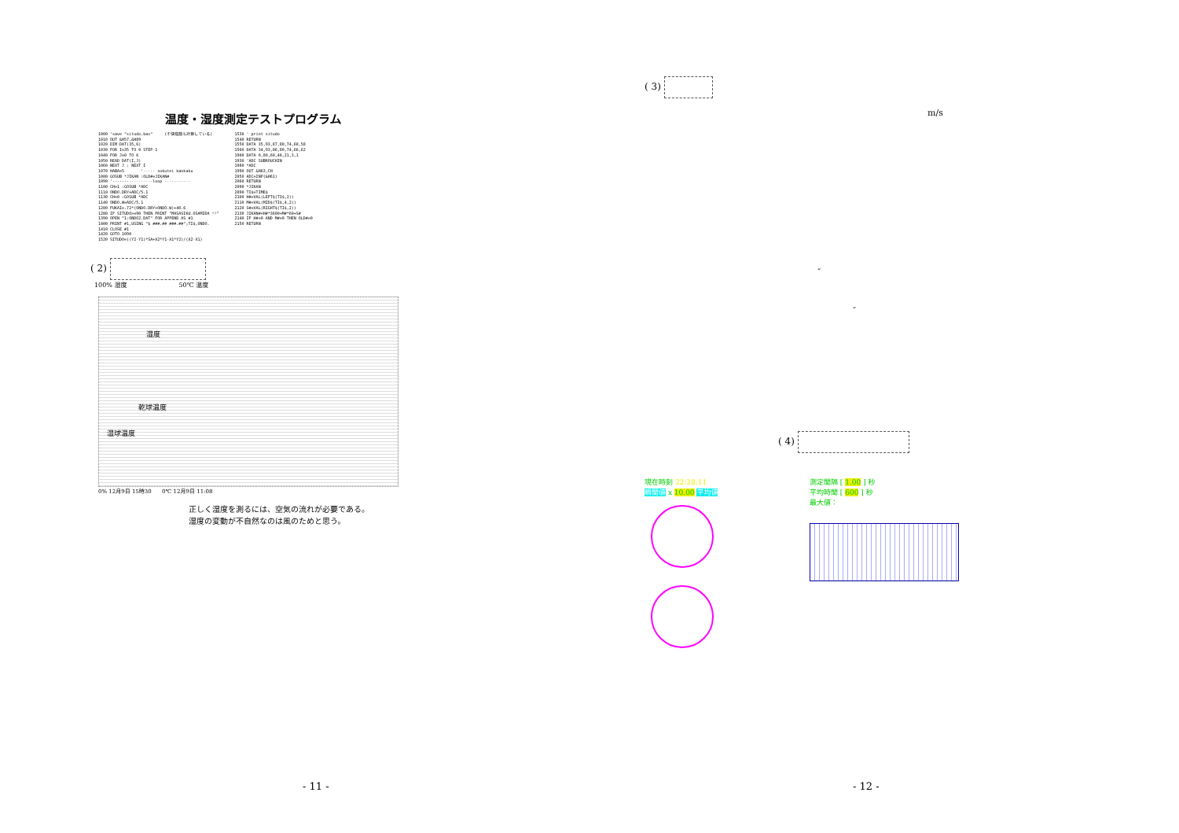温度・湿度測定テストプログラム
1000 'save "situdo.bas"     (不快指数も計算している)
1010 OUT &H57,&H89
1020 DIM DAT(35,6)
1030 FOR I=35 TO 0 STEP-1
1040 FOR J=0 TO 6
1050 READ DAT(I,J)
1060 NEXT J : NEXT I
1070 HABA=5       '----- sokutei kankaku
1080 GOSUB *JIKAN :OLD#=JIKAN#
1090 '-----------------loop -----------
1100 CH=1 :GOSUB *ADC
1110 ONDO.DRY=ADC/5.1
1130 CH=0 :GOSUB *ADC
1140 ONDO.W=ADC/5.1
1200 FUKAI=.72*(ONDO.DRY+ONDO.W)+40.6
1280 IF SITUDO>=90 THEN PRINT "MASASIKU.OSAMIDA !!"
1390 OPEN "1:ONDO2.DAT" FOR APPEND AS #1
1400 PRINT #1,USING "$ ###.## ###.##";TI$,ONDO.
1410 CLOSE #1
1420 GOTO 1090
1520 SITUDO=((Y2-Y1)*SA+X2*Y1-X1*Y2)/(X2-X1)
1530 ' print situdo
1540 RETURN
1550 DATA 35,93,87,80,74,68,58
1560 DATA 34,93,86,80,74,66,62
1900 DATA 0,80,60,40,21,3,1
1930 'ADC SUBROUCHIN
1980 *ADC
1990 OUT &H63,CH
2050 ADC=INP(&H61)
2060 RETURN
2090 *JIKAN
2090 TI$=TIME$
2100 H#=VAL(LEFT$(TI$,2))
2110 M#=VAL(MID$(TI$,4,2))
2120 S#=VAL(RIGHT$(TI$,2))
2130 JIKAN#=H#*3600+M#*60+S#
2140 IF H#=0 AND M#=0 THEN OLD#=0
2150 RETURN
( 2)
100% 湿度 50℃ 温度
湿度
乾球温度
湿球温度
0% 12月9日 15時30 0℃ 12月9日 11:08
正しく湿度を測るには、空気の流れが必要である。
湿度の変動が不自然なのは風のためと思う。
( 3)
m/s
“
”
( 4)
現在時刻 22:28:11
瞬間値 x 10.00 平均値
測定間隔 [ 1.00 ] 秒
平均時間 [ 600 ] 秒
最大値：
- 11 - - 12 -